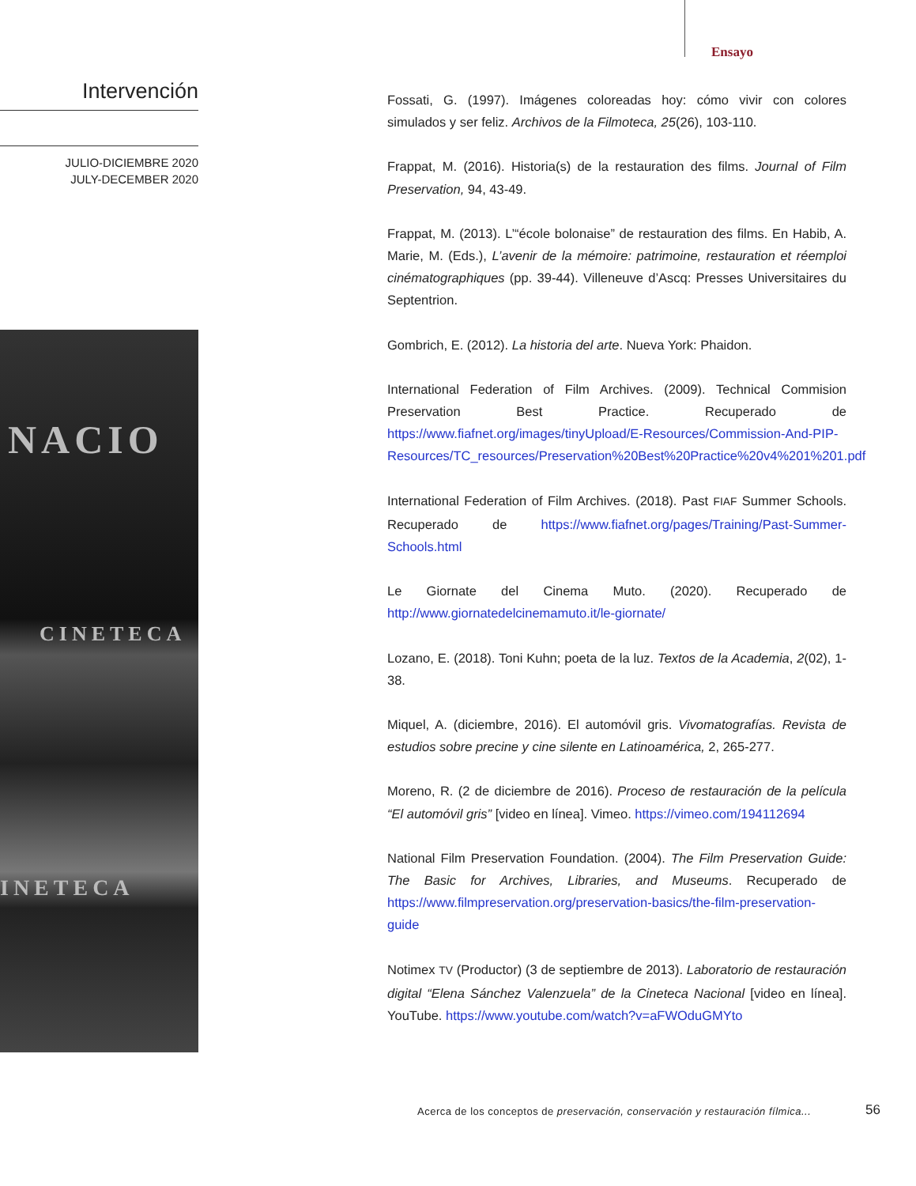Ensayo
Intervención
JULIO-DICIEMBRE 2020
JULY-DECEMBER 2020
NACIO
CINETECA
INETECA
Fossati, G. (1997). Imágenes coloreadas hoy: cómo vivir con colores simulados y ser feliz. Archivos de la Filmoteca, 25(26), 103-110.
Frappat, M. (2016). Historia(s) de la restauration des films. Journal of Film Preservation, 94, 43-49.
Frappat, M. (2013). L’“école bolonaise” de restauration des films. En Habib, A. Marie, M. (Eds.), L’avenir de la mémoire: patrimoine, restauration et réemploi cinématographiques (pp. 39-44). Villeneuve d’Ascq: Presses Universitaires du Septentrion.
Gombrich, E. (2012). La historia del arte. Nueva York: Phaidon.
International Federation of Film Archives. (2009). Technical Commision Preservation Best Practice. Recuperado de https://www.fiafnet.org/images/tinyUpload/E-Resources/Commission-And-PIP-Resources/TC_resources/Preservation%20Best%20Practice%20v4%201%201.pdf
International Federation of Film Archives. (2018). Past FIAF Summer Schools. Recuperado de https://www.fiafnet.org/pages/Training/Past-Summer-Schools.html
Le Giornate del Cinema Muto. (2020). Recuperado de http://www.giornatedelcinemamuto.it/le-giornate/
Lozano, E. (2018). Toni Kuhn; poeta de la luz. Textos de la Academia, 2(02), 1-38.
Miquel, A. (diciembre, 2016). El automóvil gris. Vivomatografías. Revista de estudios sobre precine y cine silente en Latinoamérica, 2, 265-277.
Moreno, R. (2 de diciembre de 2016). Proceso de restauración de la película “El automóvil gris” [video en línea]. Vimeo. https://vimeo.com/194112694
National Film Preservation Foundation. (2004). The Film Preservation Guide: The Basic for Archives, Libraries, and Museums. Recuperado de https://www.filmpreservation.org/preservation-basics/the-film-preservation-guide
Notimex TV (Productor) (3 de septiembre de 2013). Laboratorio de restauración digital “Elena Sánchez Valenzuela” de la Cineteca Nacional [video en línea]. YouTube. https://www.youtube.com/watch?v=aFWOduGMYto
Acerca de los conceptos de preservación, conservación y restauración fílmica...
56